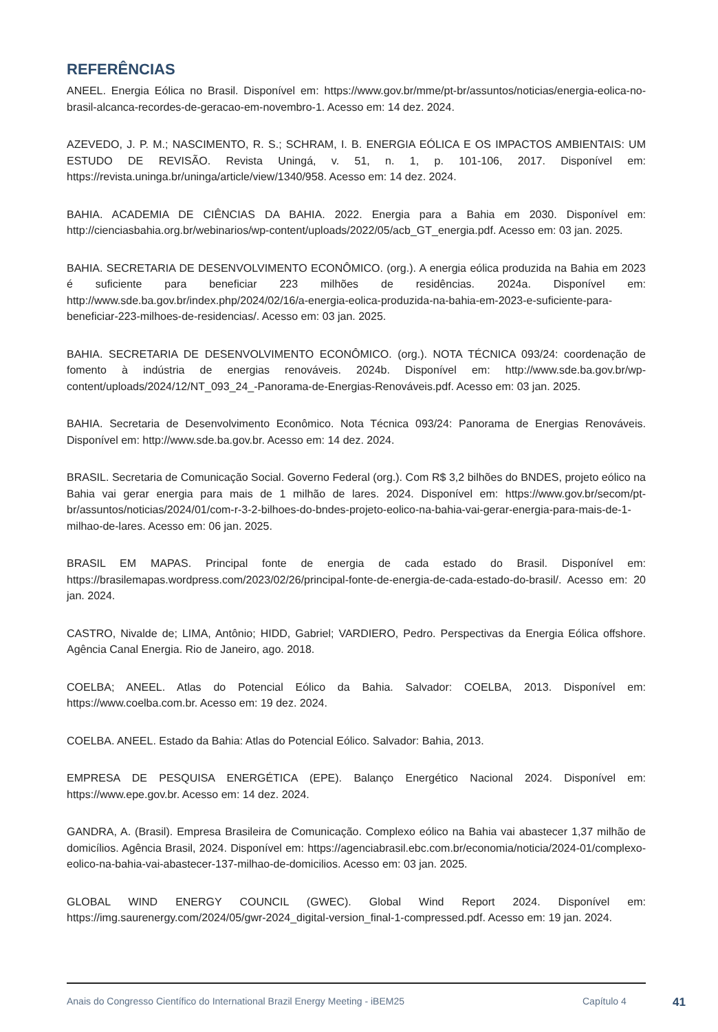REFERÊNCIAS
ANEEL. Energia Eólica no Brasil. Disponível em: https://www.gov.br/mme/pt-br/assuntos/noticias/energia-eolica-no-brasil-alcanca-recordes-de-geracao-em-novembro-1. Acesso em: 14 dez. 2024.
AZEVEDO, J. P. M.; NASCIMENTO, R. S.; SCHRAM, I. B. ENERGIA EÓLICA E OS IMPACTOS AMBIENTAIS: UM ESTUDO DE REVISÃO. Revista Uningá, v. 51, n. 1, p. 101-106, 2017. Disponível em: https://revista.uninga.br/uninga/article/view/1340/958. Acesso em: 14 dez. 2024.
BAHIA. ACADEMIA DE CIÊNCIAS DA BAHIA. 2022. Energia para a Bahia em 2030. Disponível em: http://cienciasbahia.org.br/webinarios/wp-content/uploads/2022/05/acb_GT_energia.pdf. Acesso em: 03 jan. 2025.
BAHIA. SECRETARIA DE DESENVOLVIMENTO ECONÔMICO. (org.). A energia eólica produzida na Bahia em 2023 é suficiente para beneficiar 223 milhões de residências. 2024a. Disponível em: http://www.sde.ba.gov.br/index.php/2024/02/16/a-energia-eolica-produzida-na-bahia-em-2023-e-suficiente-para-beneficiar-223-milhoes-de-residencias/. Acesso em: 03 jan. 2025.
BAHIA. SECRETARIA DE DESENVOLVIMENTO ECONÔMICO. (org.). NOTA TÉCNICA 093/24: coordenação de fomento à indústria de energias renováveis. 2024b. Disponível em: http://www.sde.ba.gov.br/wp-content/uploads/2024/12/NT_093_24_-Panorama-de-Energias-Renováveis.pdf. Acesso em: 03 jan. 2025.
BAHIA. Secretaria de Desenvolvimento Econômico. Nota Técnica 093/24: Panorama de Energias Renováveis. Disponível em: http://www.sde.ba.gov.br. Acesso em: 14 dez. 2024.
BRASIL. Secretaria de Comunicação Social. Governo Federal (org.). Com R$ 3,2 bilhões do BNDES, projeto eólico na Bahia vai gerar energia para mais de 1 milhão de lares. 2024. Disponível em: https://www.gov.br/secom/pt-br/assuntos/noticias/2024/01/com-r-3-2-bilhoes-do-bndes-projeto-eolico-na-bahia-vai-gerar-energia-para-mais-de-1-milhao-de-lares. Acesso em: 06 jan. 2025.
BRASIL EM MAPAS. Principal fonte de energia de cada estado do Brasil. Disponível em: https://brasilemapas.wordpress.com/2023/02/26/principal-fonte-de-energia-de-cada-estado-do-brasil/. Acesso em: 20 jan. 2024.
CASTRO, Nivalde de; LIMA, Antônio; HIDD, Gabriel; VARDIERO, Pedro. Perspectivas da Energia Eólica offshore. Agência Canal Energia. Rio de Janeiro, ago. 2018.
COELBA; ANEEL. Atlas do Potencial Eólico da Bahia. Salvador: COELBA, 2013. Disponível em: https://www.coelba.com.br. Acesso em: 19 dez. 2024.
COELBA. ANEEL. Estado da Bahia: Atlas do Potencial Eólico. Salvador: Bahia, 2013.
EMPRESA DE PESQUISA ENERGÉTICA (EPE). Balanço Energético Nacional 2024. Disponível em: https://www.epe.gov.br. Acesso em: 14 dez. 2024.
GANDRA, A. (Brasil). Empresa Brasileira de Comunicação. Complexo eólico na Bahia vai abastecer 1,37 milhão de domicílios. Agência Brasil, 2024. Disponível em: https://agenciabrasil.ebc.com.br/economia/noticia/2024-01/complexo-eolico-na-bahia-vai-abastecer-137-milhao-de-domicilios. Acesso em: 03 jan. 2025.
GLOBAL WIND ENERGY COUNCIL (GWEC). Global Wind Report 2024. Disponível em: https://img.saurenergy.com/2024/05/gwr-2024_digital-version_final-1-compressed.pdf. Acesso em: 19 jan. 2024.
Anais do Congresso Científico do International Brazil Energy Meeting - iBEM25 Capítulo 4 41